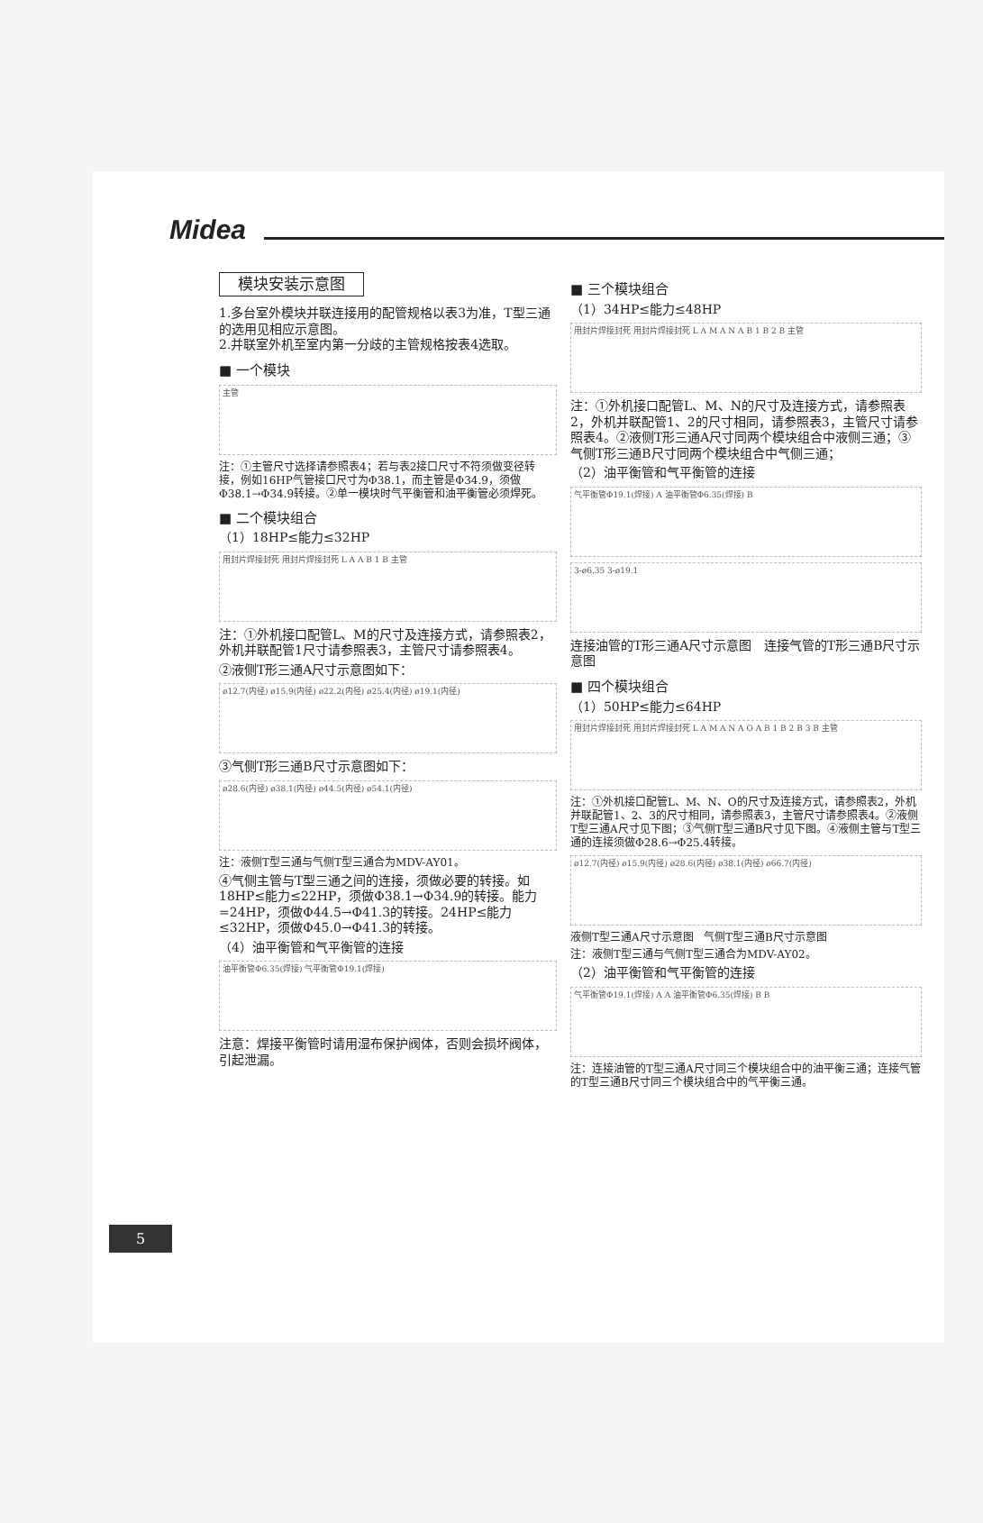Midea
模块安装示意图
1.多台室外模块并联连接用的配管规格以表3为准，T型三通的选用见相应示意图。
2.并联室外机至室内第一分歧的主管规格按表4选取。
■ 一个模块
主管
注：①主管尺寸选择请参照表4；若与表2接口尺寸不符须做变径转接，例如16HP气管接口尺寸为Φ38.1，而主管是Φ34.9，须做Φ38.1→Φ34.9转接。②单一模块时气平衡管和油平衡管必须焊死。
■ 二个模块组合
（1）18HP≤能力≤32HP
用封片焊接封死 用封片焊接封死 L A A B 1 B 主管
注：①外机接口配管L、M的尺寸及连接方式，请参照表2，外机并联配管1尺寸请参照表3，主管尺寸请参照表4。
②液侧T形三通A尺寸示意图如下：
ø12.7(内径) ø15.9(内径) ø22.2(内径) ø25.4(内径) ø19.1(内径)
③气侧T形三通B尺寸示意图如下：
ø28.6(内径) ø38.1(内径) ø44.5(内径) ø54.1(内径)
注：液侧T型三通与气侧T型三通合为MDV-AY01。
④气侧主管与T型三通之间的连接，须做必要的转接。如18HP≤能力≤22HP，须做Φ38.1→Φ34.9的转接。能力=24HP，须做Φ44.5→Φ41.3的转接。24HP≤能力≤32HP，须做Φ45.0→Φ41.3的转接。
（4）油平衡管和气平衡管的连接
油平衡管Φ6.35(焊接) 气平衡管Φ19.1(焊接)
注意：焊接平衡管时请用湿布保护阀体，否则会损坏阀体，引起泄漏。
■ 三个模块组合
（1）34HP≤能力≤48HP
用封片焊接封死 用封片焊接封死 L A M A N A B 1 B 2 B 主管
注：①外机接口配管L、M、N的尺寸及连接方式，请参照表2，外机并联配管1、2的尺寸相同，请参照表3，主管尺寸请参照表4。②液侧T形三通A尺寸同两个模块组合中液侧三通；③气侧T形三通B尺寸同两个模块组合中气侧三通；
（2）油平衡管和气平衡管的连接
气平衡管Φ19.1(焊接) A 油平衡管Φ6.35(焊接) B
3-ø6.35 3-ø19.1
连接油管的T形三通A尺寸示意图 连接气管的T形三通B尺寸示意图
■ 四个模块组合
（1）50HP≤能力≤64HP
用封片焊接封死 用封片焊接封死 L A M A N A O A B 1 B 2 B 3 B 主管
注：①外机接口配管L、M、N、O的尺寸及连接方式，请参照表2，外机并联配管1、2、3的尺寸相同，请参照表3，主管尺寸请参照表4。②液侧T型三通A尺寸见下图；③气侧T型三通B尺寸见下图。④液侧主管与T型三通的连接须做Φ28.6→Φ25.4转接。
ø12.7(内径) ø15.9(内径) ø28.6(内径) ø38.1(内径) ø66.7(内径)
液侧T型三通A尺寸示意图 气侧T型三通B尺寸示意图
注：液侧T型三通与气侧T型三通合为MDV-AY02。
（2）油平衡管和气平衡管的连接
气平衡管Φ19.1(焊接) A A 油平衡管Φ6.35(焊接) B B
注：连接油管的T型三通A尺寸同三个模块组合中的油平衡三通；连接气管的T型三通B尺寸同三个模块组合中的气平衡三通。
5